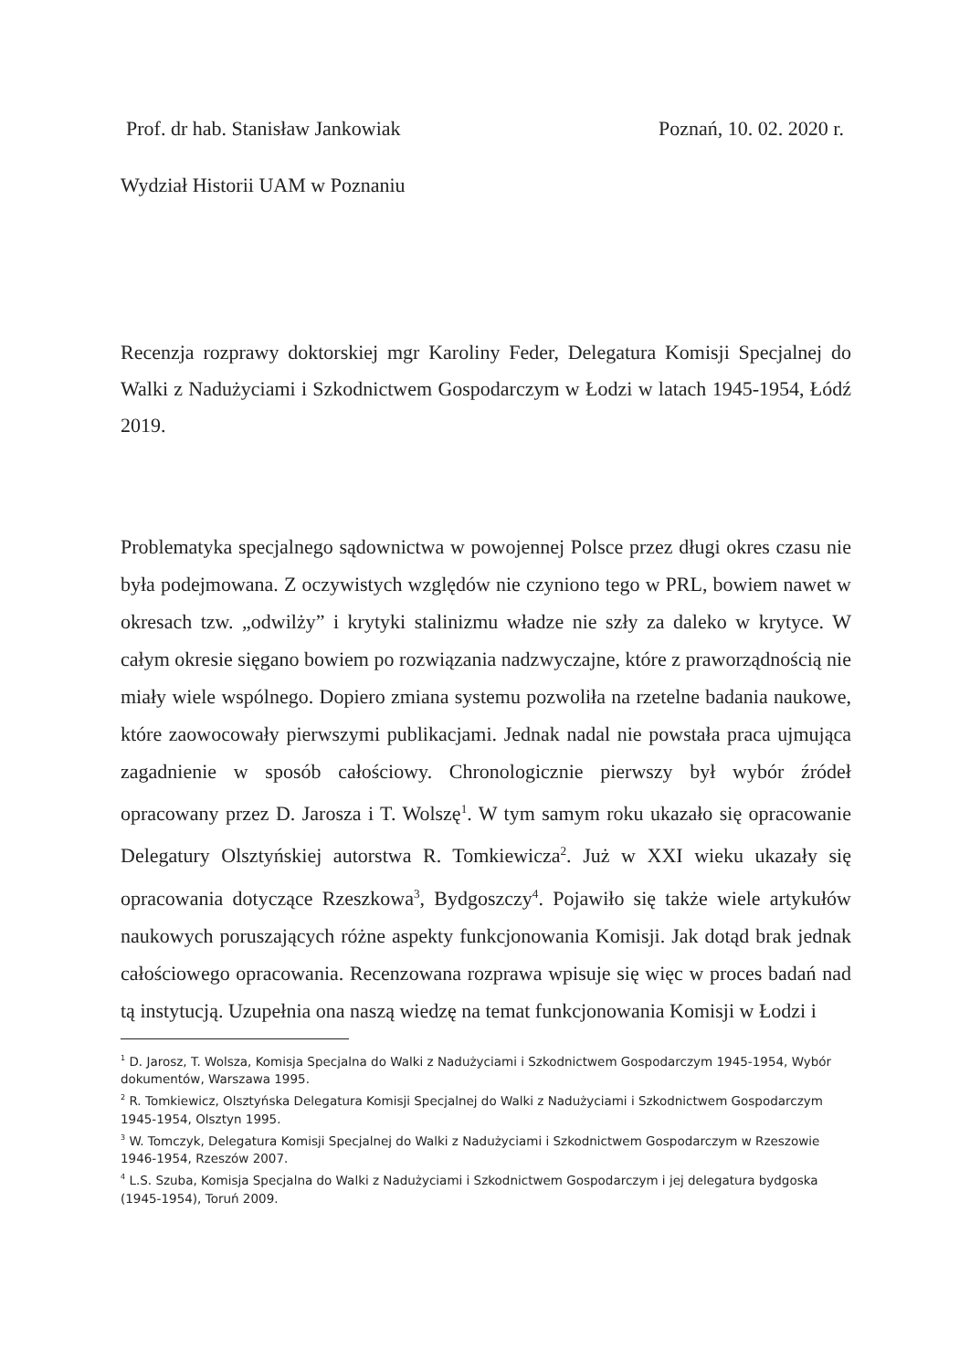Prof. dr hab. Stanisław Jankowiak Poznań, 10. 02. 2020 r.
Wydział Historii UAM w Poznaniu
Recenzja rozprawy doktorskiej mgr Karoliny Feder, Delegatura Komisji Specjalnej do Walki z Nadużyciami i Szkodnictwem Gospodarczym w Łodzi w latach 1945-1954, Łódź 2019.
Problematyka specjalnego sądownictwa w powojennej Polsce przez długi okres czasu nie była podejmowana. Z oczywistych względów nie czyniono tego w PRL, bowiem nawet w okresach tzw. „odwilży” i krytyki stalinizmu władze nie szły za daleko w krytyce. W całym okresie sięgano bowiem po rozwiązania nadzwyczajne, które z praworządnością nie miały wiele wspólnego. Dopiero zmiana systemu pozwoliła na rzetelne badania naukowe, które zaowocowały pierwszymi publikacjami. Jednak nadal nie powstała praca ujmująca zagadnienie w sposób całościowy. Chronologicznie pierwszy był wybór źródeł opracowany przez D. Jarosza i T. Wolszę<sup>1</sup>. W tym samym roku ukazało się opracowanie Delegatury Olsztyńskiej autorstwa R. Tomkiewicza<sup>2</sup>. Już w XXI wieku ukazały się opracowania dotyczące Rzeszkowa<sup>3</sup>, Bydgoszczy<sup>4</sup>. Pojawiło się także wiele artykułów naukowych poruszających różne aspekty funkcjonowania Komisji. Jak dotąd brak jednak całościowego opracowania. Recenzowana rozprawa wpisuje się więc w proces badań nad tą instytucją. Uzupełnia ona naszą wiedzę na temat funkcjonowania Komisji w Łodzi i
<sup>1</sup> D. Jarosz, T. Wolsza, Komisja Specjalna do Walki z Nadużyciami i Szkodnictwem Gospodarczym 1945-1954, Wybór dokumentów, Warszawa 1995.
<sup>2</sup> R. Tomkiewicz, Olsztyńska Delegatura Komisji Specjalnej do Walki z Nadużyciami i Szkodnictwem Gospodarczym 1945-1954, Olsztyn 1995.
<sup>3</sup> W. Tomczyk, Delegatura Komisji Specjalnej do Walki z Nadużyciami i Szkodnictwem Gospodarczym w Rzeszowie 1946-1954, Rzeszów 2007.
<sup>4</sup> L.S. Szuba, Komisja Specjalna do Walki z Nadużyciami i Szkodnictwem Gospodarczym i jej delegatura bydgoska (1945-1954), Toruń 2009.